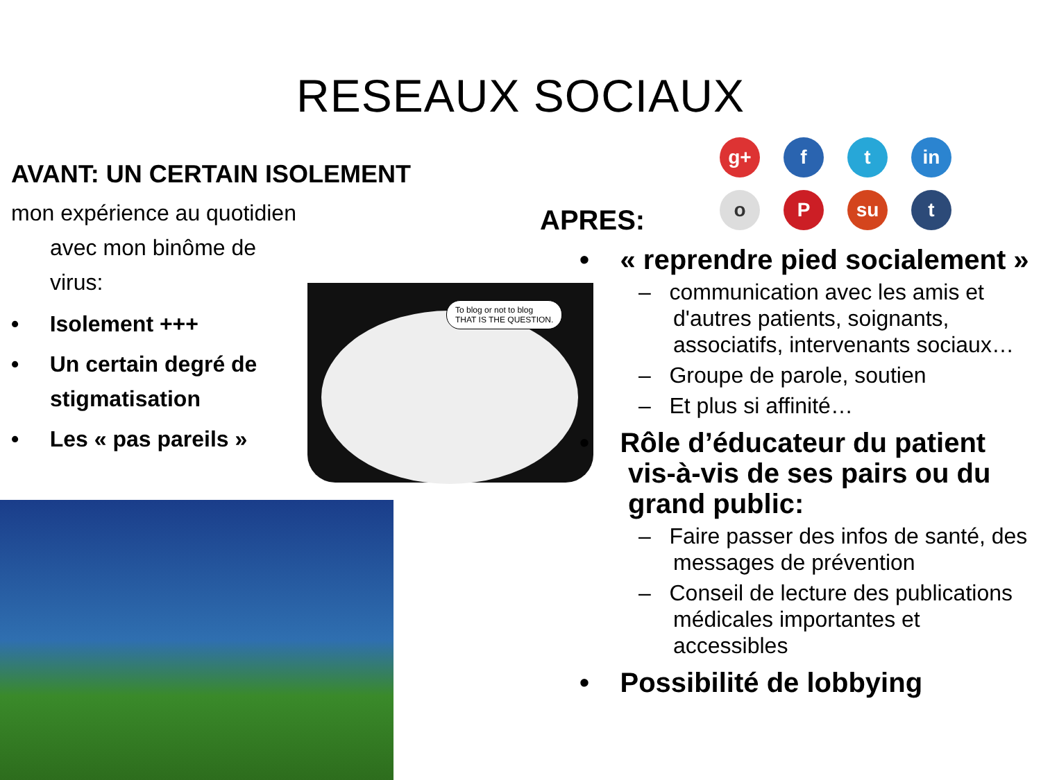RESEAUX SOCIAUX
AVANT: UN CERTAIN ISOLEMENT
mon expérience au quotidien avec mon binôme de virus:
• Isolement +++
• Un certain degré de stigmatisation
• Les « pas pareils »
To blog or not to blog
THAT IS THE QUESTION.
g+ f t in o P su t
APRES:
• « reprendre pied socialement »
– communication avec les amis et d'autres patients, soignants, associatifs, intervenants sociaux…
– Groupe de parole, soutien
– Et plus si affinité…
• Rôle d’éducateur du patient vis-à-vis de ses pairs ou du grand public:
– Faire passer des infos de santé, des messages de prévention
– Conseil de lecture des publications médicales importantes et accessibles
• Possibilité de lobbying